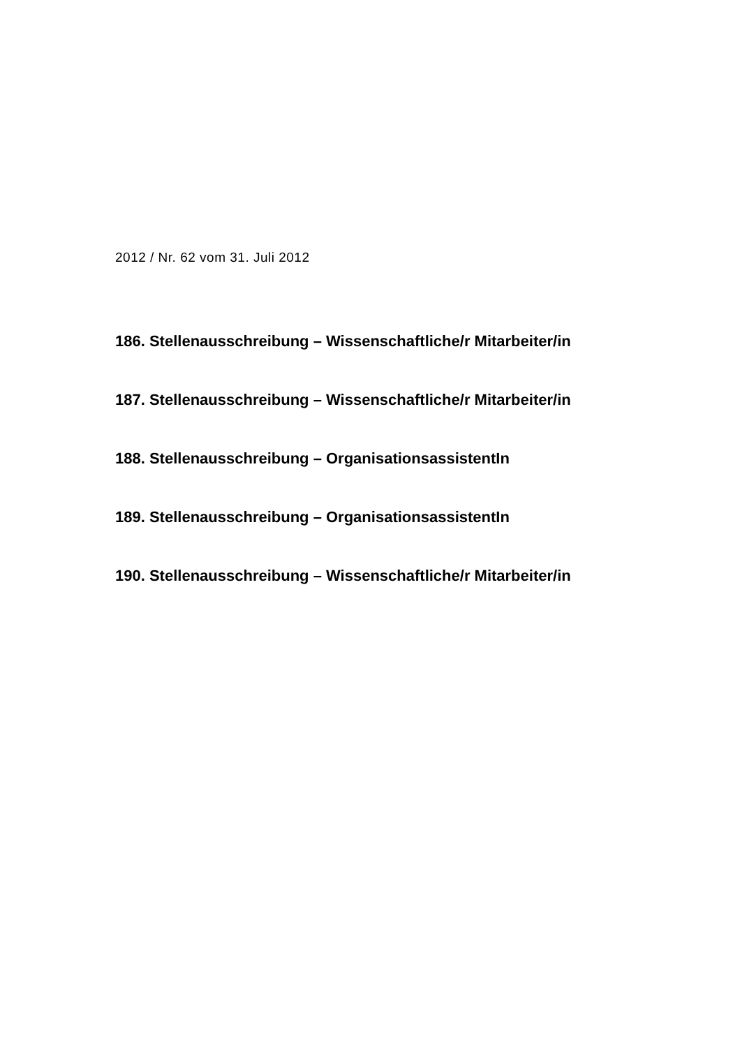2012 / Nr. 62 vom 31. Juli 2012
186. Stellenausschreibung – Wissenschaftliche/r Mitarbeiter/in
187. Stellenausschreibung – Wissenschaftliche/r Mitarbeiter/in
188. Stellenausschreibung – OrganisationsassistentIn
189. Stellenausschreibung – OrganisationsassistentIn
190. Stellenausschreibung – Wissenschaftliche/r Mitarbeiter/in